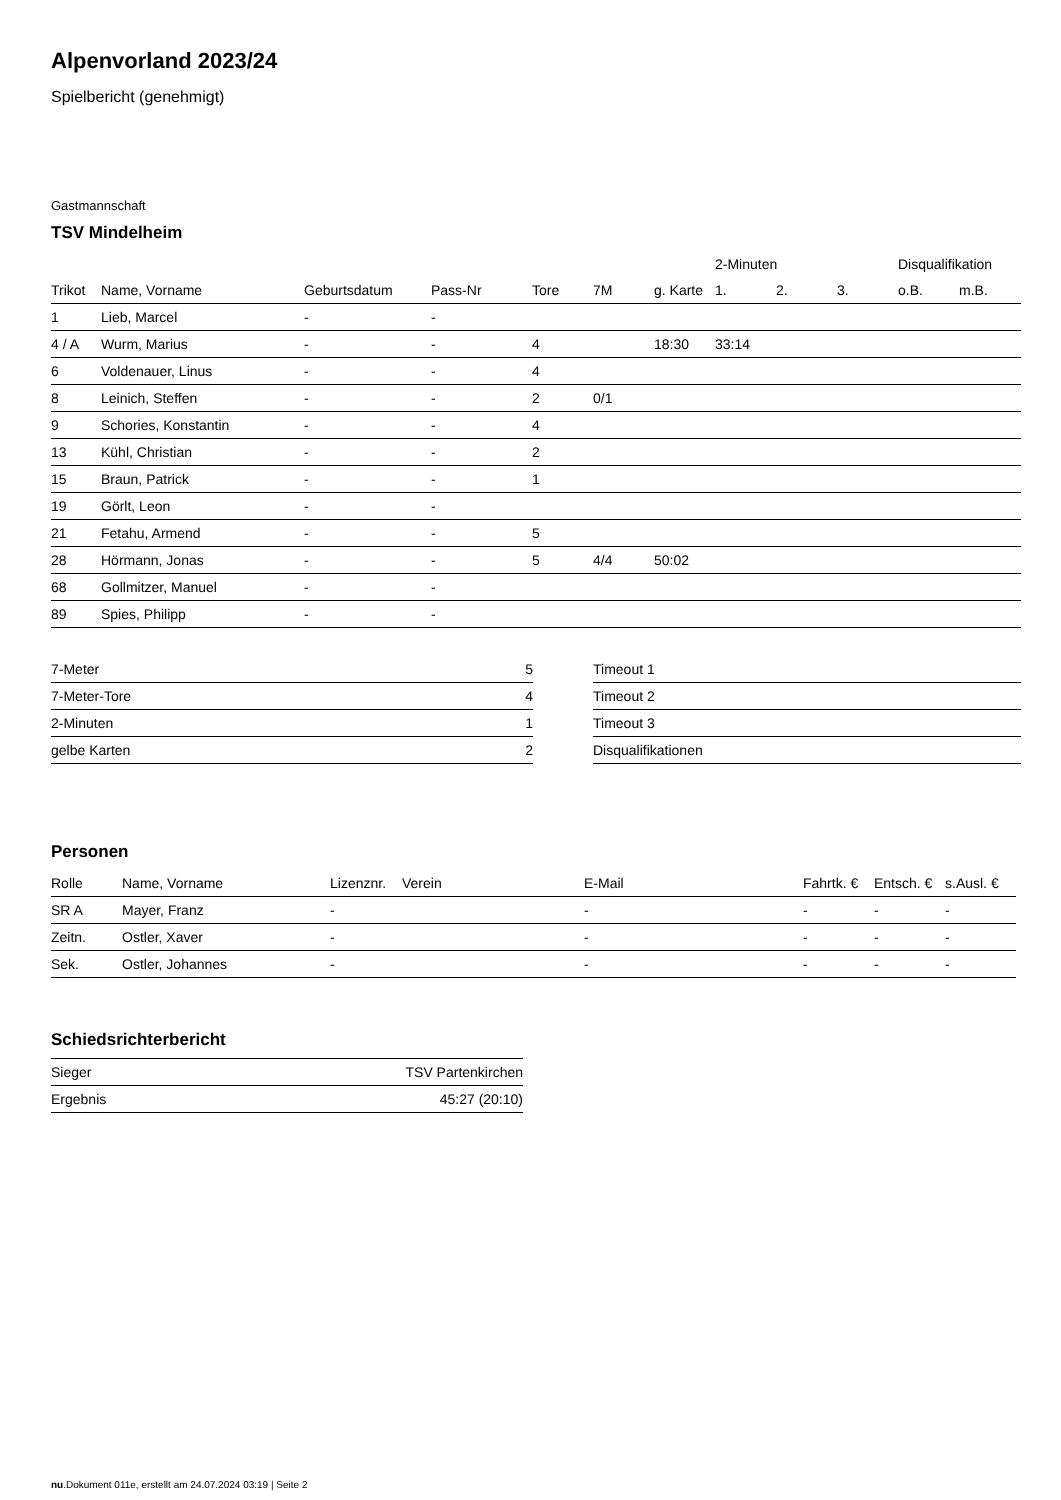Alpenvorland 2023/24
Spielbericht (genehmigt)
Gastmannschaft
TSV Mindelheim
| | | | | | | | 2-Minuten | | | Disqualifikation | |
| --- | --- | --- | --- | --- | --- | --- | --- | --- | --- | --- | --- |
| Trikot | Name, Vorname | Geburtsdatum | Pass-Nr | Tore | 7M | g. Karte | 1. | 2. | 3. | o.B. | m.B. |
| 1 | Lieb, Marcel | - | - | | | | | | | | |
| 4 / A | Wurm, Marius | - | - | 4 | | 18:30 | 33:14 | | | | |
| 6 | Voldenauer, Linus | - | - | 4 | | | | | | | |
| 8 | Leinich, Steffen | - | - | 2 | 0/1 | | | | | | |
| 9 | Schories, Konstantin | - | - | 4 | | | | | | | |
| 13 | Kühl, Christian | - | - | 2 | | | | | | | |
| 15 | Braun, Patrick | - | - | 1 | | | | | | | |
| 19 | Görlt, Leon | - | - | | | | | | | | |
| 21 | Fetahu, Armend | - | - | 5 | | | | | | | |
| 28 | Hörmann, Jonas | - | - | 5 | 4/4 | 50:02 | | | | | |
| 68 | Gollmitzer, Manuel | - | - | | | | | | | | |
| 89 | Spies, Philipp | - | - | | | | | | | | |
| 7-Meter | 5 |
| 7-Meter-Tore | 4 |
| 2-Minuten | 1 |
| gelbe Karten | 2 |
| Timeout 1 |
| Timeout 2 |
| Timeout 3 |
| Disqualifikationen |
Personen
| Rolle | Name, Vorname | Lizenznr. | Verein | E-Mail | Fahrtk. € | Entsch. € | s.Ausl. € |
| --- | --- | --- | --- | --- | --- | --- | --- |
| SR A | Mayer, Franz | - | | - | - | - | - |
| Zeitn. | Ostler, Xaver | - | | - | - | - | - |
| Sek. | Ostler, Johannes | - | | - | - | - | - |
Schiedsrichterbericht
| Sieger | TSV Partenkirchen |
| Ergebnis | 45:27 (20:10) |
nu.Dokument 011e, erstellt am 24.07.2024 03:19 | Seite 2